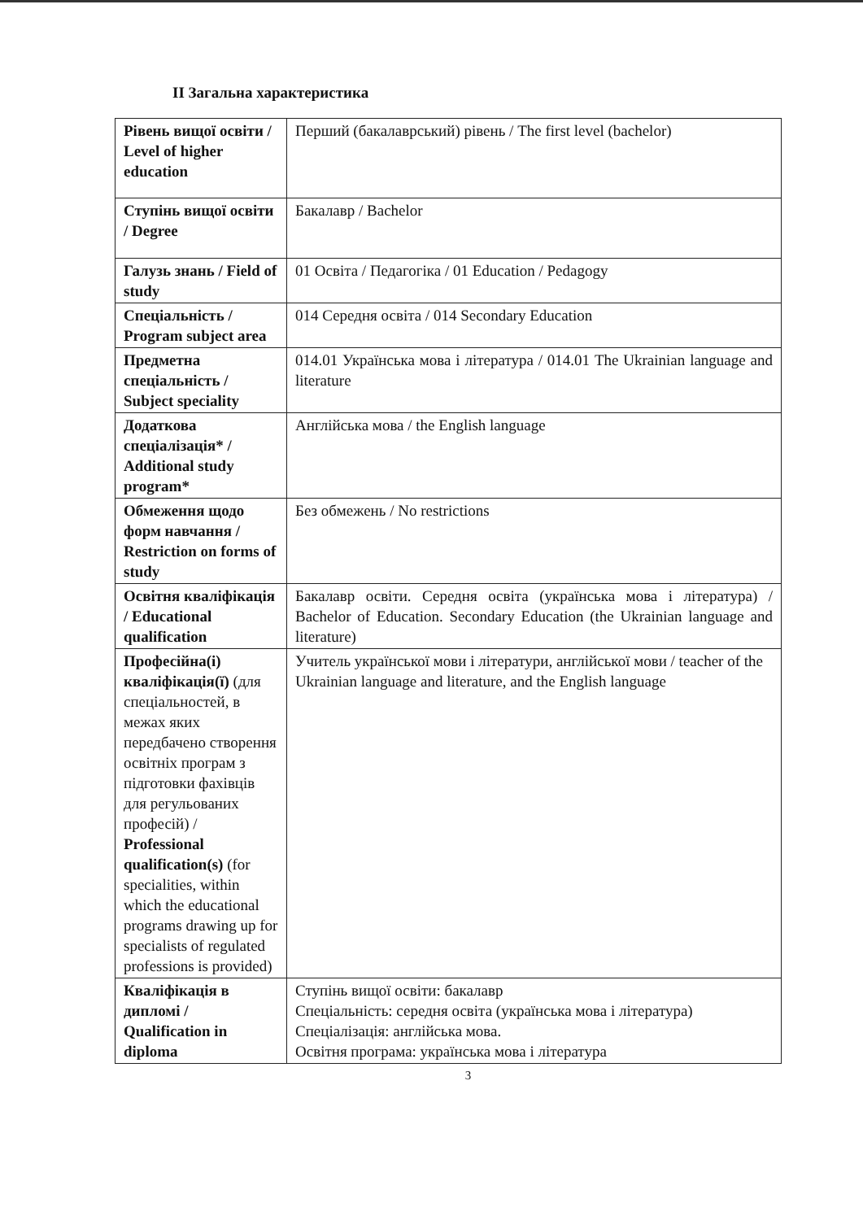II Загальна характеристика
| Рівень вищої освіти / Level of higher education | Перший (бакалаврський) рівень / The first level (bachelor) |
| Ступінь вищої освіти / Degree | Бакалавр / Bachelor |
| Галузь знань / Field of study | 01 Освіта / Педагогіка / 01 Education / Pedagogy |
| Спеціальність / Program subject area | 014 Середня освіта / 014 Secondary Education |
| Предметна спеціальність / Subject speciality | 014.01 Українська мова і література / 014.01 The Ukrainian language and literature |
| Додаткова спеціалізація* / Additional study program* | Англійська мова / the English language |
| Обмеження щодо форм навчання / Restriction on forms of study | Без обмежень / No restrictions |
| Освітня кваліфікація / Educational qualification | Бакалавр освіти. Середня освіта (українська мова і література) / Bachelor of Education. Secondary Education (the Ukrainian language and literature) |
| Професійна(і) кваліфікація(ї) (для спеціальностей, в межах яких передбачено створення освітніх програм з підготовки фахівців для регульованих професій) / Professional qualification(s) (for specialities, within which the educational programs drawing up for specialists of regulated professions is provided) | Учитель української мови і літератури, англійської мови / teacher of the Ukrainian language and literature, and the English language |
| Кваліфікація в дипломі / Qualification in diploma | Ступінь вищої освіти: бакалавр Спеціальність: середня освіта (українська мова і література) Спеціалізація: англійська мова. Освітня програма: українська мова і література |
3